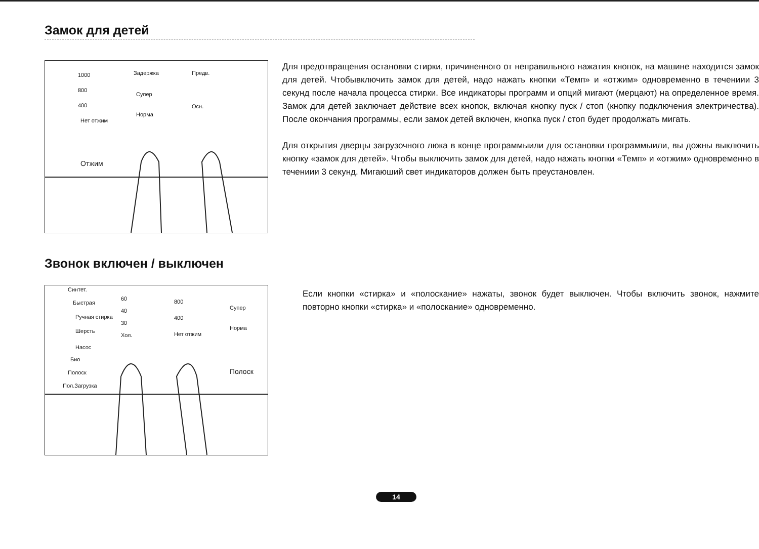Замок для детей
1000 Задержка Предв.
800
Супер
400 Осн.
Нет отжим
Норма
Отжим
Для предотвращения остановки стирки, причиненного от неправильного нажатия кнопок, на машине находится замок для детей. Чтобывключить замок для детей, надо нажать кнопки «Темп» и «отжим» одновременно в течениии 3 секунд после начала процесса стирки. Все индикаторы программ и опций мигают (мерцают) на определенное время. Замок для детей заключает действие всех кнопок, включая кнопку пуск / стоп (кнопку подключения электричества). После окончания программы, если замок детей включен, кнопка пуск / стоп будет продолжать мигать.
Для открытия дверцы загрузочного люка в конце программыили для остановки программыили, вы дожны выключить кнопку «замок для детей». Чтобы выключить замок для детей, надо нажать кнопки «Темп» и «отжим» одновременно в течениии 3 секунд. Мигаюший свет индикаторов должен быть преустановлен.
Звонок включен / выключен
Синтет.
Быстрая
60 800
Супер
Ручная стирка
40
400
Шерсть
30
Хол. Нет отжим
Норма
Насос
Био
Полоск Полоск
Пол.Загрузка
Если кнопки «стирка» и «полоскание» нажаты, звонок будет выключен. Чтобы включить звонок, нажмите повторно кнопки «стирка» и «полоскание» одновременно.
14